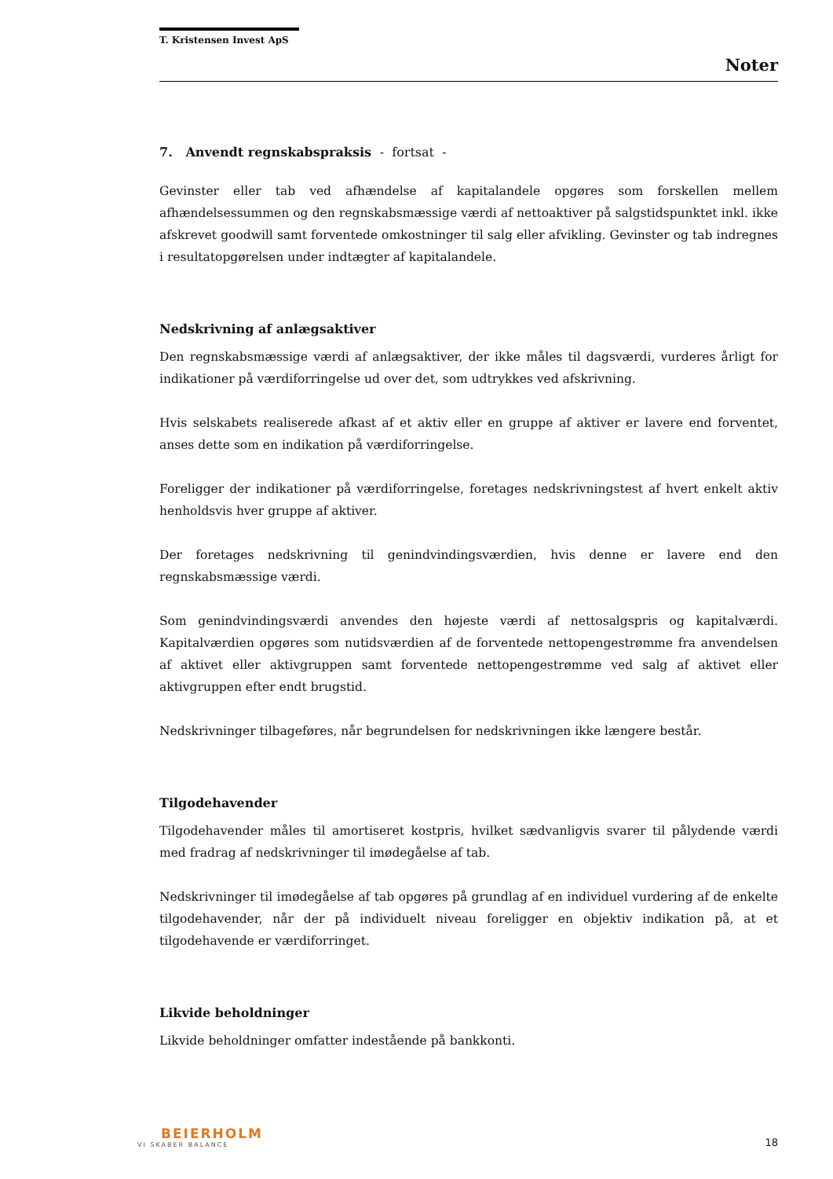T. Kristensen Invest ApS
Noter
7. Anvendt regnskabspraksis - fortsat -
Gevinster eller tab ved afhændelse af kapitalandele opgøres som forskellen mellem afhændelsessummen og den regnskabsmæssige værdi af nettoaktiver på salgstidspunktet inkl. ikke afskrevet goodwill samt forventede omkostninger til salg eller afvikling. Gevinster og tab indregnes i resultatopgørelsen under indtægter af kapitalandele.
Nedskrivning af anlægsaktiver
Den regnskabsmæssige værdi af anlægsaktiver, der ikke måles til dagsværdi, vurderes årligt for indikationer på værdiforringelse ud over det, som udtrykkes ved afskrivning.
Hvis selskabets realiserede afkast af et aktiv eller en gruppe af aktiver er lavere end forventet, anses dette som en indikation på værdiforringelse.
Foreligger der indikationer på værdiforringelse, foretages nedskrivningstest af hvert enkelt aktiv henholdsvis hver gruppe af aktiver.
Der foretages nedskrivning til genindvindingsværdien, hvis denne er lavere end den regnskabsmæssige værdi.
Som genindvindingsværdi anvendes den højeste værdi af nettosalgspris og kapitalværdi. Kapitalværdien opgøres som nutidsværdien af de forventede nettopengestrømme fra anvendelsen af aktivet eller aktivgruppen samt forventede nettopengestrømme ved salg af aktivet eller aktivgruppen efter endt brugstid.
Nedskrivninger tilbageføres, når begrundelsen for nedskrivningen ikke længere består.
Tilgodehavender
Tilgodehavender måles til amortiseret kostpris, hvilket sædvanligvis svarer til pålydende værdi med fradrag af nedskrivninger til imødegåelse af tab.
Nedskrivninger til imødegåelse af tab opgøres på grundlag af en individuel vurdering af de enkelte tilgodehavender, når der på individuelt niveau foreligger en objektiv indikation på, at et tilgodehavende er værdiforringet.
Likvide beholdninger
Likvide beholdninger omfatter indestående på bankkonti.
BEIERHOLM
VI SKABER BALANCE
18